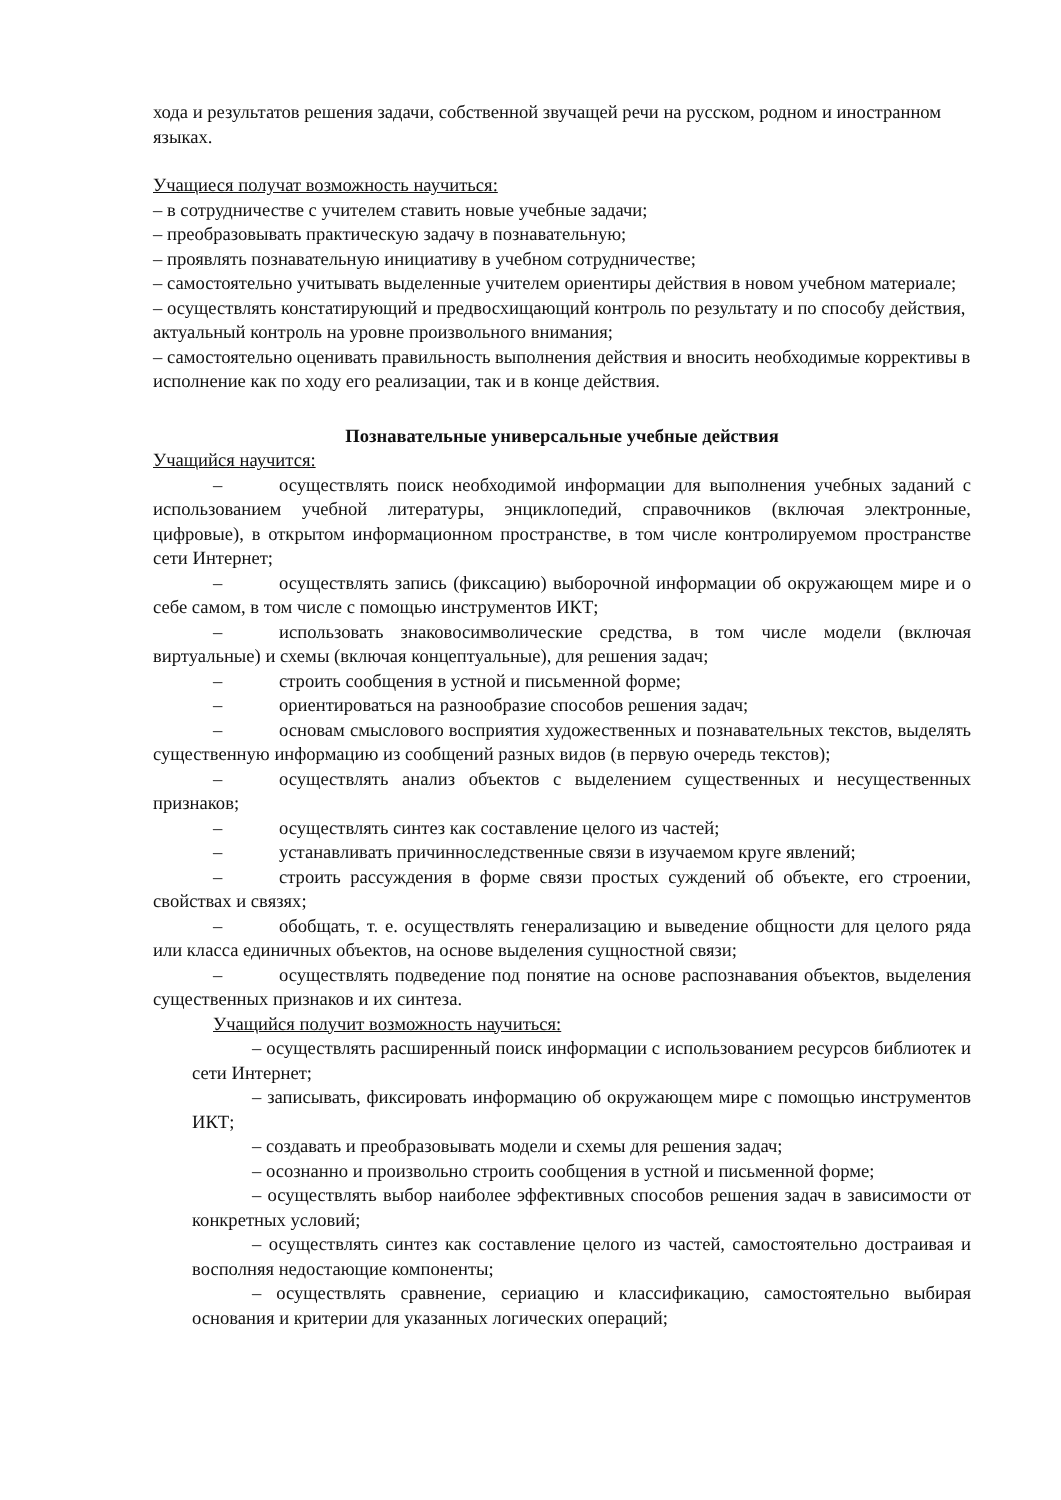хода и результатов решения задачи, собственной звучащей речи на русском, родном и иностранном языках.
Учащиеся получат возможность научиться:
– в сотрудничестве с учителем ставить новые учебные задачи;
– преобразовывать практическую задачу в познавательную;
– проявлять познавательную инициативу в учебном сотрудничестве;
– самостоятельно учитывать выделенные учителем ориентиры действия в новом учебном материале;
– осуществлять констатирующий и предвосхищающий контроль по результату и по способу действия, актуальный контроль на уровне произвольного внимания;
– самостоятельно оценивать правильность выполнения действия и вносить необходимые коррективы в исполнение как по ходу его реализации, так и в конце действия.
Познавательные универсальные учебные действия
Учащийся научится:
– осуществлять поиск необходимой информации для выполнения учебных заданий с использованием учебной литературы, энциклопедий, справочников (включая электронные, цифровые), в открытом информационном пространстве, в том числе контролируемом пространстве сети Интернет;
– осуществлять запись (фиксацию) выборочной информации об окружающем мире и о себе самом, в том числе с помощью инструментов ИКТ;
– использовать знаковосимволические средства, в том числе модели (включая виртуальные) и схемы (включая концептуальные), для решения задач;
– строить сообщения в устной и письменной форме;
– ориентироваться на разнообразие способов решения задач;
– основам смыслового восприятия художественных и познавательных текстов, выделять существенную информацию из сообщений разных видов (в первую очередь текстов);
– осуществлять анализ объектов с выделением существенных и несущественных признаков;
– осуществлять синтез как составление целого из частей;
– устанавливать причинноследственные связи в изучаемом круге явлений;
– строить рассуждения в форме связи простых суждений об объекте, его строении, свойствах и связях;
– обобщать, т. е. осуществлять генерализацию и выведение общности для целого ряда или класса единичных объектов, на основе выделения сущностной связи;
– осуществлять подведение под понятие на основе распознавания объектов, выделения существенных признаков и их синтеза.
Учащийся получит возможность научиться:
– осуществлять расширенный поиск информации с использованием ресурсов библиотек и сети Интернет;
– записывать, фиксировать информацию об окружающем мире с помощью инструментов ИКТ;
– создавать и преобразовывать модели и схемы для решения задач;
– осознанно и произвольно строить сообщения в устной и письменной форме;
– осуществлять выбор наиболее эффективных способов решения задач в зависимости от конкретных условий;
– осуществлять синтез как составление целого из частей, самостоятельно достраивая и восполняя недостающие компоненты;
– осуществлять сравнение, сериацию и классификацию, самостоятельно выбирая основания и критерии для указанных логических операций;